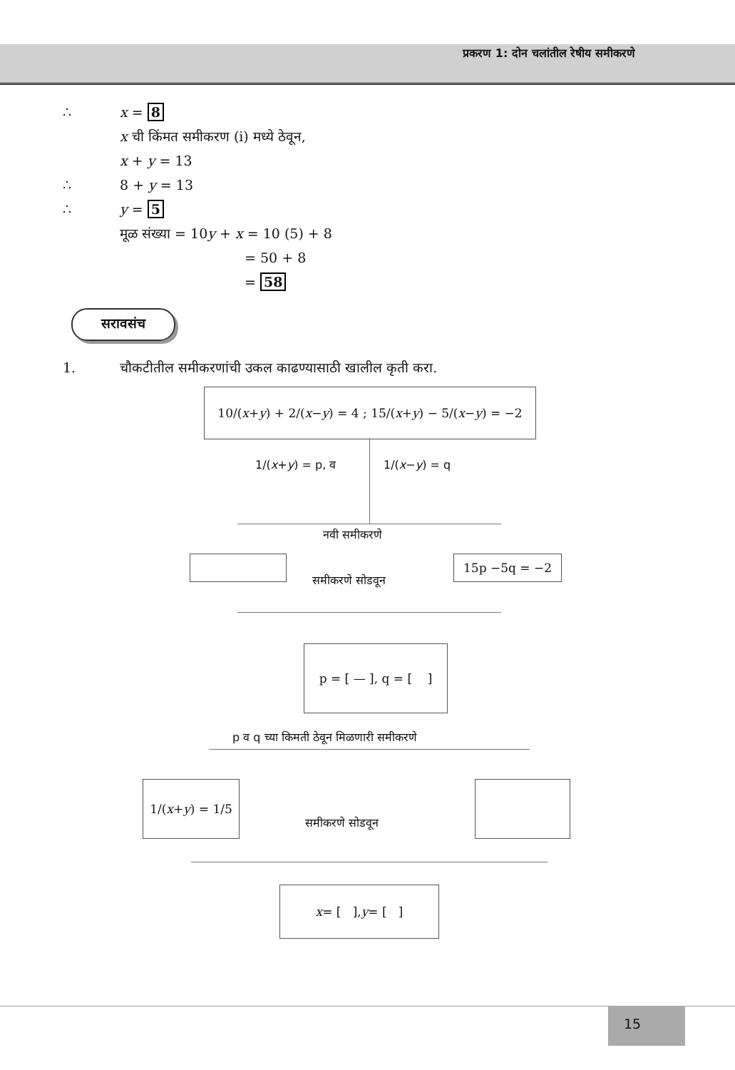प्रकरण 1: दोन चलांतील रेषीय समीकरणे
∴ x = 8
x ची किंमत समीकरण (i) मध्ये ठेवून,
x + y = 13
∴ 8 + y = 13
∴ y = 5
मूळ संख्या = 10y + x = 10 (5) + 8
= 50 + 8
= 58
सरावसंच
1. चौकटीतील समीकरणांची उकल काढण्यासाठी खालील कृती करा.
10/(x + y) + 2/(x − y) = 4 ; 15/(x + y) − 5/(x − y) = −2
1/(x+y) = p, व 1/(x−y) = q
नवी समीकरणे
15p −5q = −2
समीकरणे सोडवून
p = [ — ], q = [ ]
p व q च्या किमती ठेवून मिळणारी समीकरणे
1/(x + y) = 1/5
समीकरणे सोडवून
x = [ ], y = [ ]
15